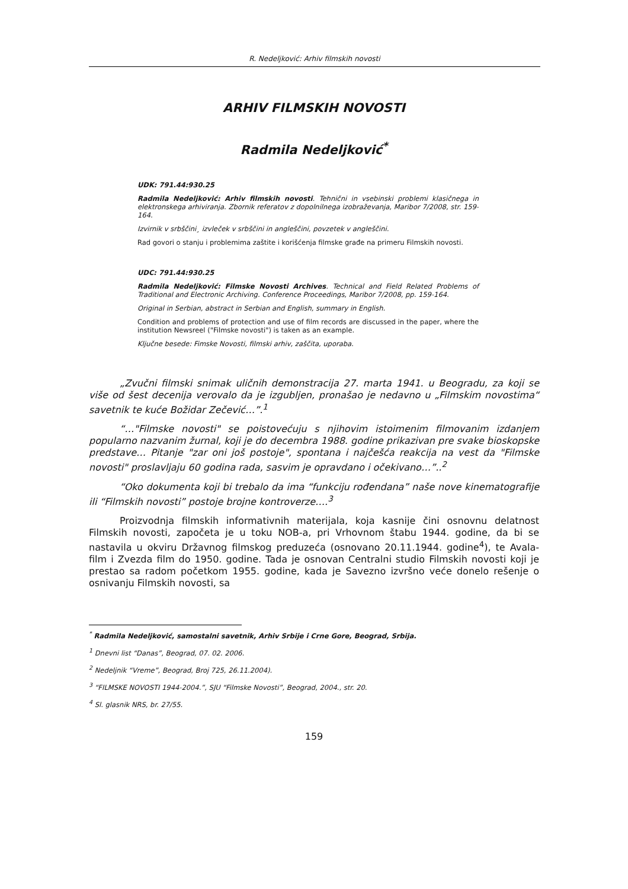R. Nedeljković: Arhiv filmskih novosti
ARHIV FILMSKIH NOVOSTI
Radmila Nedeljković<sup>*</sup>
UDK: 791.44:930.25
Radmila Nedeljković: Arhiv filmskih novosti. Tehnični in vsebinski problemi klasičnega in elektronskega arhiviranja. Zbornik referatov z dopolnilnega izobraževanja, Maribor 7/2008, str. 159-164.
Izvirnik v srbščini¸ izvleček v srbščini in angleščini, povzetek v angleščini.
Rad govori o stanju i problemima zaštite i korišćenja filmske građe na primeru Filmskih novosti.
UDC: 791.44:930.25
Radmila Nedeljković: Filmske Novosti Archives. Technical and Field Related Problems of Traditional and Electronic Archiving. Conference Proceedings, Maribor 7/2008, pp. 159-164.
Original in Serbian, abstract in Serbian and English, summary in English.
Condition and problems of protection and use of film records are discussed in the paper, where the institution Newsreel ("Filmske novosti") is taken as an example.
Ključne besede: Fimske Novosti, filmski arhiv, zaščita, uporaba.
„Zvučni filmski snimak uličnih demonstracija 27. marta 1941. u Beogradu, za koji se više od šest decenija verovalo da je izgubljen, pronašao je nedavno u „Filmskim novostima“ savetnik te kuće Božidar Zečević…”.<sup>1</sup>
“…"Filmske novosti" se poistovećuju s njihovim istoimenim filmovanim izdanjem popularno nazvanim žurnal, koji je do decembra 1988. godine prikazivan pre svake bioskopske predstave… Pitanje "zar oni još postoje", spontana i najčešća reakcija na vest da "Filmske novosti" proslavljaju 60 godina rada, sasvim je opravdano i očekivano…”..<sup>2</sup>
“Oko dokumenta koji bi trebalo da ima “funkciju rođendana” naše nove kinematografije ili “Filmskih novosti” postoje brojne kontroverze….<sup>3</sup>
Proizvodnja filmskih informativnih materijala, koja kasnije čini osnovnu delatnost Filmskih novosti, započeta je u toku NOB-a, pri Vrhovnom štabu 1944. godine, da bi se nastavila u okviru Državnog filmskog preduzeća (osnovano 20.11.1944. godine<sup>4</sup>), te Avala-film i Zvezda film do 1950. godine. Tada je osnovan Centralni studio Filmskih novosti koji je prestao sa radom početkom 1955. godine, kada je Savezno izvršno veće donelo rešenje o osnivanju Filmskih novosti, sa
<sup>*</sup> Radmila Nedeljković, samostalni savetnik, Arhiv Srbije i Crne Gore, Beograd, Srbija.
<sup>1</sup> Dnevni list “Danas”, Beograd, 07. 02. 2006.
<sup>2</sup> Nedeljnik “Vreme”, Beograd, Broj 725, 26.11.2004).
<sup>3</sup> “FILMSKE NOVOSTI 1944-2004.”, SJU “Filmske Novosti”, Beograd, 2004., str. 20.
<sup>4</sup> Sl. glasnik NRS, br. 27/55.
159